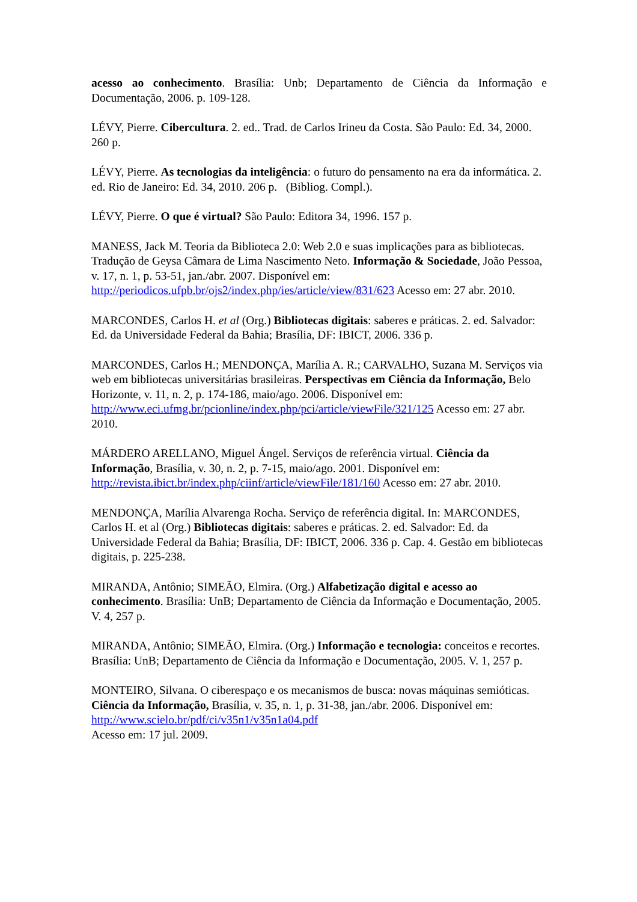acesso ao conhecimento. Brasília: Unb; Departamento de Ciência da Informação e Documentação, 2006. p. 109-128.
LÉVY, Pierre. Cibercultura. 2. ed.. Trad. de Carlos Irineu da Costa. São Paulo: Ed. 34, 2000. 260 p.
LÉVY, Pierre. As tecnologias da inteligência: o futuro do pensamento na era da informática. 2. ed. Rio de Janeiro: Ed. 34, 2010. 206 p. (Bibliog. Compl.).
LÉVY, Pierre. O que é virtual? São Paulo: Editora 34, 1996. 157 p.
MANESS, Jack M. Teoria da Biblioteca 2.0: Web 2.0 e suas implicações para as bibliotecas. Tradução de Geysa Câmara de Lima Nascimento Neto. Informação & Sociedade, João Pessoa, v. 17, n. 1, p. 53-51, jan./abr. 2007. Disponível em: http://periodicos.ufpb.br/ojs2/index.php/ies/article/view/831/623 Acesso em: 27 abr. 2010.
MARCONDES, Carlos H. et al (Org.) Bibliotecas digitais: saberes e práticas. 2. ed. Salvador: Ed. da Universidade Federal da Bahia; Brasília, DF: IBICT, 2006. 336 p.
MARCONDES, Carlos H.; MENDONÇA, Marília A. R.; CARVALHO, Suzana M. Serviços via web em bibliotecas universitárias brasileiras. Perspectivas em Ciência da Informação, Belo Horizonte, v. 11, n. 2, p. 174-186, maio/ago. 2006. Disponível em: http://www.eci.ufmg.br/pcionline/index.php/pci/article/viewFile/321/125 Acesso em: 27 abr. 2010.
MÁRDERO ARELLANO, Miguel Ángel. Serviços de referência virtual. Ciência da Informação, Brasília, v. 30, n. 2, p. 7-15, maio/ago. 2001. Disponível em: http://revista.ibict.br/index.php/ciinf/article/viewFile/181/160 Acesso em: 27 abr. 2010.
MENDONÇA, Marília Alvarenga Rocha. Serviço de referência digital. In: MARCONDES, Carlos H. et al (Org.) Bibliotecas digitais: saberes e práticas. 2. ed. Salvador: Ed. da Universidade Federal da Bahia; Brasília, DF: IBICT, 2006. 336 p. Cap. 4. Gestão em bibliotecas digitais, p. 225-238.
MIRANDA, Antônio; SIMEÃO, Elmira. (Org.) Alfabetização digital e acesso ao conhecimento. Brasília: UnB; Departamento de Ciência da Informação e Documentação, 2005. V. 4, 257 p.
MIRANDA, Antônio; SIMEÃO, Elmira. (Org.) Informação e tecnologia: conceitos e recortes. Brasília: UnB; Departamento de Ciência da Informação e Documentação, 2005. V. 1, 257 p.
MONTEIRO, Silvana. O ciberespaço e os mecanismos de busca: novas máquinas semióticas. Ciência da Informação, Brasília, v. 35, n. 1, p. 31-38, jan./abr. 2006. Disponível em: http://www.scielo.br/pdf/ci/v35n1/v35n1a04.pdf
Acesso em: 17 jul. 2009.